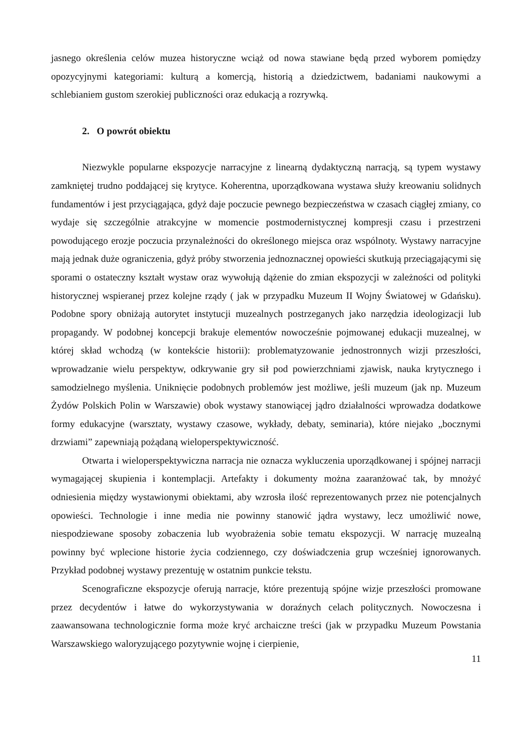jasnego określenia celów muzea historyczne wciąż od nowa stawiane będą przed wyborem pomiędzy opozycyjnymi kategoriami: kulturą a komercją, historią a dziedzictwem, badaniami naukowymi a schlebianiem gustom szerokiej publiczności oraz edukacją a rozrywką.
2. O powrót obiektu
Niezwykle popularne ekspozycje narracyjne z linearną dydaktyczną narracją, są typem wystawy zamkniętej trudno poddającej się krytyce. Koherentna, uporządkowana wystawa służy kreowaniu solidnych fundamentów i jest przyciągająca, gdyż daje poczucie pewnego bezpieczeństwa w czasach ciągłej zmiany, co wydaje się szczególnie atrakcyjne w momencie postmodernistycznej kompresji czasu i przestrzeni powodującego erozje poczucia przynależności do określonego miejsca oraz wspólnoty. Wystawy narracyjne mają jednak duże ograniczenia, gdyż próby stworzenia jednoznacznej opowieści skutkują przeciągającymi się sporami o ostateczny kształt wystaw oraz wywołują dążenie do zmian ekspozycji w zależności od polityki historycznej wspieranej przez kolejne rządy ( jak w przypadku Muzeum II Wojny Światowej w Gdańsku). Podobne spory obniżają autorytet instytucji muzealnych postrzeganych jako narzędzia ideologizacji lub propagandy. W podobnej koncepcji brakuje elementów nowocześnie pojmowanej edukacji muzealnej, w której skład wchodzą (w kontekście historii): problematyzowanie jednostronnych wizji przeszłości, wprowadzanie wielu perspektyw, odkrywanie gry sił pod powierzchniami zjawisk, nauka krytycznego i samodzielnego myślenia. Uniknięcie podobnych problemów jest możliwe, jeśli muzeum (jak np. Muzeum Żydów Polskich Polin w Warszawie) obok wystawy stanowiącej jądro działalności wprowadza dodatkowe formy edukacyjne (warsztaty, wystawy czasowe, wykłady, debaty, seminaria), które niejako „bocznymi drzwiami” zapewniają pożądaną wieloperspektywiczność.
Otwarta i wieloperspektywiczna narracja nie oznacza wykluczenia uporządkowanej i spójnej narracji wymagającej skupienia i kontemplacji. Artefakty i dokumenty można zaaranżować tak, by mnożyć odniesienia między wystawionymi obiektami, aby wzrosła ilość reprezentowanych przez nie potencjalnych opowieści. Technologie i inne media nie powinny stanowić jądra wystawy, lecz umożliwić nowe, niespodziewane sposoby zobaczenia lub wyobrażenia sobie tematu ekspozycji. W narrację muzealną powinny być wplecione historie życia codziennego, czy doświadczenia grup wcześniej ignorowanych. Przykład podobnej wystawy prezentuję w ostatnim punkcie tekstu.
Scenograficzne ekspozycje oferują narracje, które prezentują spójne wizje przeszłości promowane przez decydentów i łatwe do wykorzystywania w doraźnych celach politycznych. Nowoczesna i zaawansowana technologicznie forma może kryć archaiczne treści (jak w przypadku Muzeum Powstania Warszawskiego waloryzującego pozytywnie wojnę i cierpienie,
11